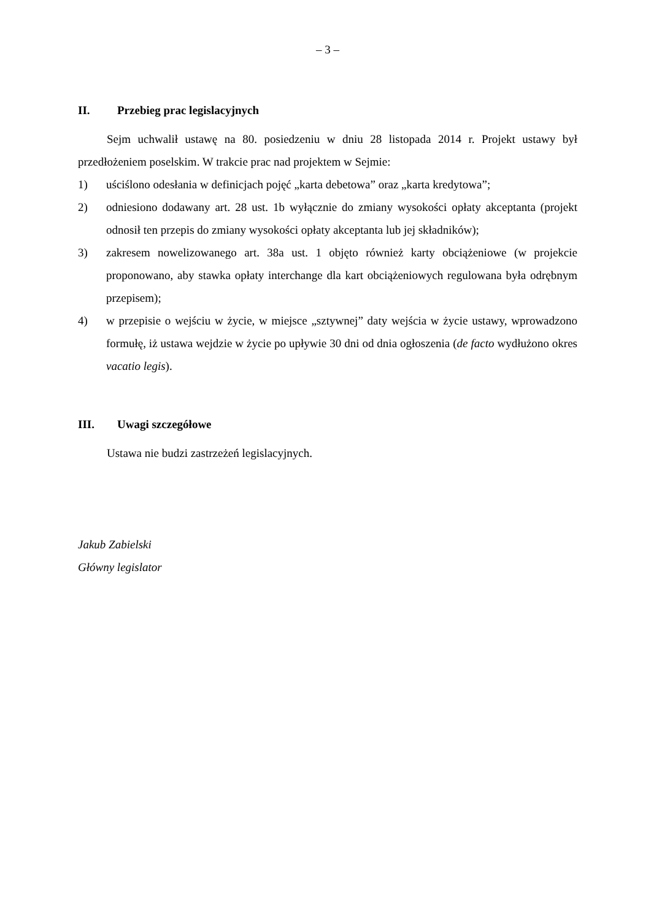– 3 –
II. Przebieg prac legislacyjnych
Sejm uchwalił ustawę na 80. posiedzeniu w dniu 28 listopada 2014 r. Projekt ustawy był przedłożeniem poselskim. W trakcie prac nad projektem w Sejmie:
1) uściślono odesłania w definicjach pojęć „karta debetowa” oraz „karta kredytowa”;
2) odniesiono dodawany art. 28 ust. 1b wyłącznie do zmiany wysokości opłaty akceptanta (projekt odnosił ten przepis do zmiany wysokości opłaty akceptanta lub jej składników);
3) zakresem nowelizowanego art. 38a ust. 1 objęto również karty obciążeniowe (w projekcie proponowano, aby stawka opłaty interchange dla kart obciążeniowych regulowana była odrębnym przepisem);
4) w przepisie o wejściu w życie, w miejsce „sztywnej” daty wejścia w życie ustawy, wprowadzono formułę, iż ustawa wejdzie w życie po upływie 30 dni od dnia ogłoszenia (de facto wydłużono okres vacatio legis).
III. Uwagi szczegółowe
Ustawa nie budzi zastrzeżeń legislacyjnych.
Jakub Zabielski
Główny legislator